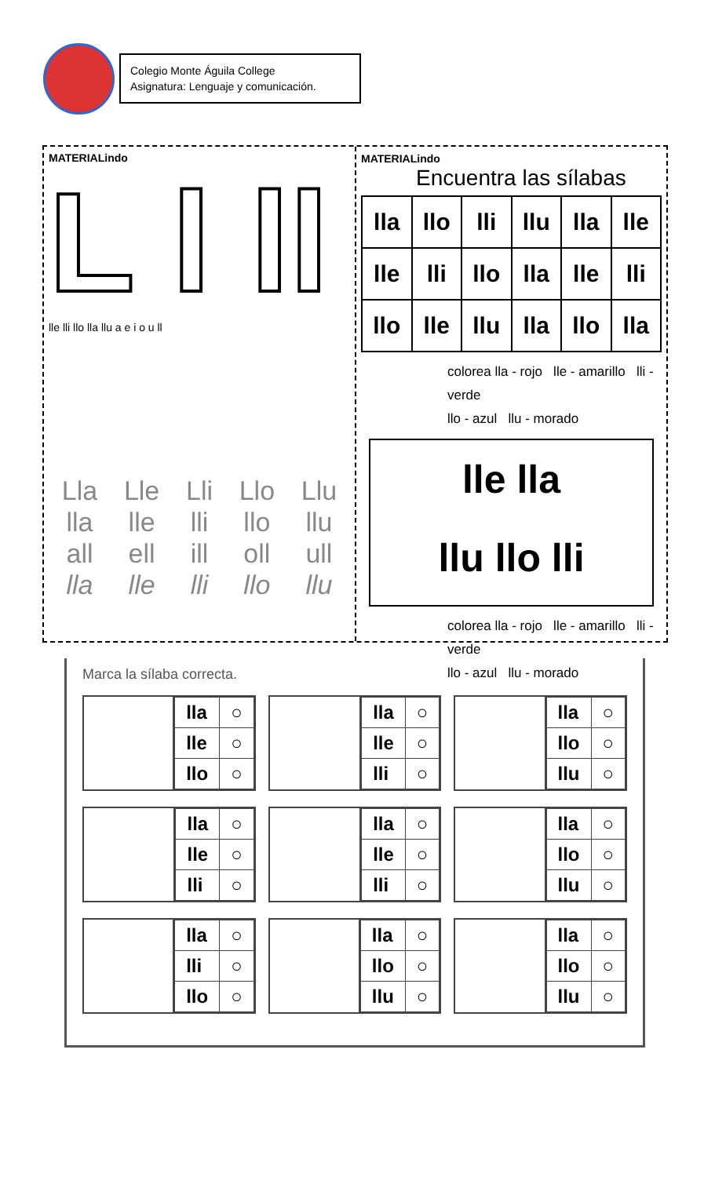Colegio Monte Águila College
Asignatura: Lenguaje y comunicación.
MATERIALindo
L l ll
lle lli llo lla llu a e i o u ll
Lla Lle Lli Llo Llu
lla lle lli llo llu
all ell ill oll ull
lla lle lli llo llu
MATERIALindo
Encuentra las sílabas
| lla | llo | lli | llu | lla | lle |
| lle | lli | llo | lla | lle | lli |
| llo | lle | llu | lla | llo | lla |
colorea lla - rojo lle - amarillo lli - verde
llo - azul llu - morado
lle lla
llu llo lli
colorea lla - rojo lle - amarillo lli - verde
llo - azul llu - morado
Marca la sílaba correcta.
| lla | ○ |
| lle | ○ |
| llo | ○ |
| lla | ○ |
| lle | ○ |
| lli | ○ |
| lla | ○ |
| llo | ○ |
| llu | ○ |
| lla | ○ |
| lle | ○ |
| lli | ○ |
| lla | ○ |
| lle | ○ |
| lli | ○ |
| lla | ○ |
| llo | ○ |
| llu | ○ |
| lla | ○ |
| lli | ○ |
| llo | ○ |
| lla | ○ |
| llo | ○ |
| llu | ○ |
| lla | ○ |
| llo | ○ |
| llu | ○ |